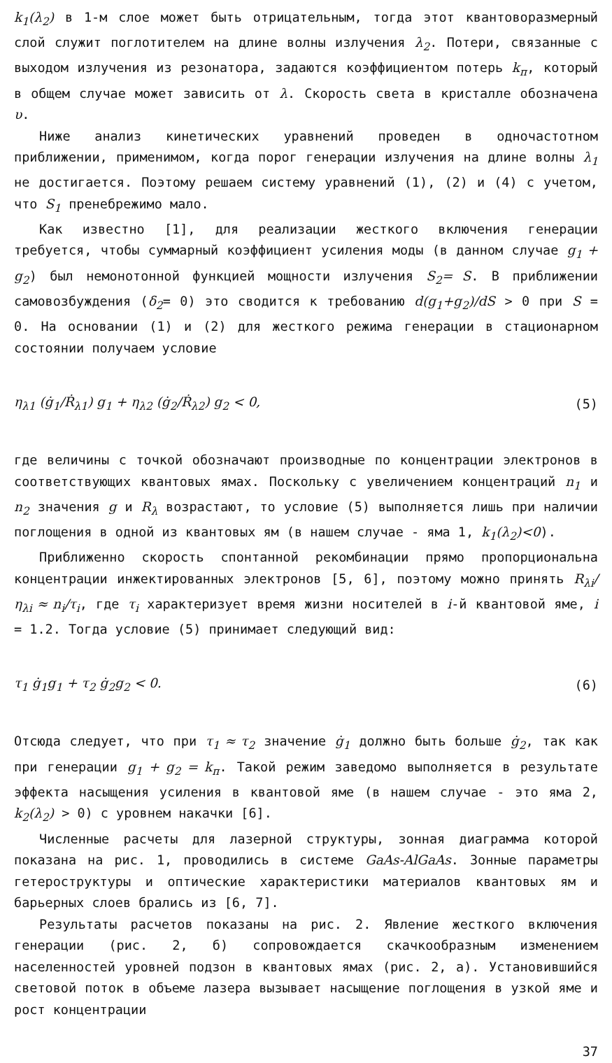k<sub>1</sub>(λ<sub>2</sub>) в 1-м слое может быть отрицательным, тогда этот квантоворазмерный слой служит поглотителем на длине волны излучения λ<sub>2</sub>. Потери, связанные с выходом излучения из резонатора, задаются коэффициентом потерь k<sub>п</sub>, который в общем случае может зависить от λ. Скорость света в кристалле обозначена υ.
Ниже анализ кинетических уравнений проведен в одночастотном приближении, применимом, когда порог генерации излучения на длине волны λ<sub>1</sub> не достигается. Поэтому решаем систему уравнений (1), (2) и (4) с учетом, что S<sub>1</sub> пренебрежимо мало.
Как известно [1], для реализации жесткого включения генерации требуется, чтобы суммарный коэффициент усиления моды (в данном случае g<sub>1</sub> + g<sub>2</sub>) был немонотонной функцией мощности излучения S<sub>2</sub>= S. В приближении самовозбуждения (δ<sub>2</sub>= 0) это сводится к требованию d(g<sub>1</sub>+g<sub>2</sub>)/dS > 0 при S = 0. На основании (1) и (2) для жесткого режима генерации в стационарном состоянии получаем условие
η<sub>λ1</sub> (ġ<sub>1</sub>/Ṙ<sub>λ1</sub>) g<sub>1</sub> + η<sub>λ2</sub> (ġ<sub>2</sub>/Ṙ<sub>λ2</sub>) g<sub>2</sub> < 0, (5)
где величины с точкой обозначают производные по концентрации электронов в соответствующих квантовых ямах. Поскольку с увеличением концентраций n<sub>1</sub> и n<sub>2</sub> значения g и R<sub>λ</sub> возрастают, то условие (5) выполняется лишь при наличии поглощения в одной из квантовых ям (в нашем случае - яма 1, k<sub>1</sub>(λ<sub>2</sub>)<0).
Приближенно скорость спонтанной рекомбинации прямо пропорциональна концентрации инжектированных электронов [5, 6], поэтому можно принять R<sub>λi</sub>/η<sub>λi</sub> ≈ n<sub>i</sub>/τ<sub>i</sub>, где τ<sub>i</sub> характеризует время жизни носителей в i-й квантовой яме, i = 1.2. Тогда условие (5) принимает следующий вид:
τ<sub>1</sub> ġ<sub>1</sub>g<sub>1</sub> + τ<sub>2</sub> ġ<sub>2</sub>g<sub>2</sub> < 0. (6)
Отсюда следует, что при τ<sub>1</sub> ≈ τ<sub>2</sub> значение ġ<sub>1</sub> должно быть больше ġ<sub>2</sub>, так как при генерации g<sub>1</sub> + g<sub>2</sub> = k<sub>п</sub>. Такой режим заведомо выполняется в результате эффекта насыщения усиления в квантовой яме (в нашем случае - это яма 2, k<sub>2</sub>(λ<sub>2</sub>) > 0) с уровнем накачки [6].
Численные расчеты для лазерной структуры, зонная диаграмма которой показана на рис. 1, проводились в системе GaAs-AlGaAs. Зонные параметры гетероструктуры и оптические характеристики материалов квантовых ям и барьерных слоев брались из [6, 7].
Результаты расчетов показаны на рис. 2. Явление жесткого включения генерации (рис. 2, б) сопровождается скачкообразным изменением населенностей уровней подзон в квантовых ямах (рис. 2, а). Установившийся световой поток в объеме лазера вызывает насыщение поглощения в узкой яме и рост концентрации
37